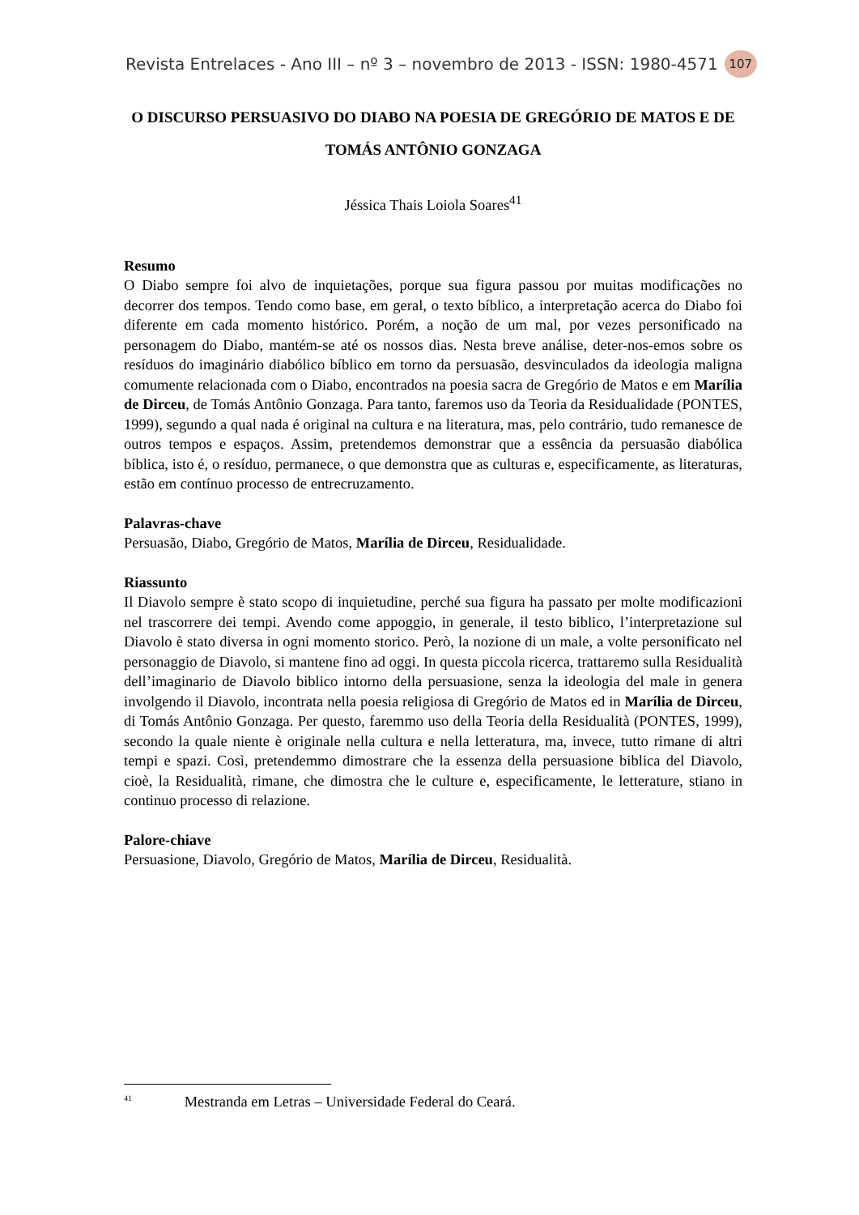Revista Entrelaces - Ano III – nº 3 – novembro de 2013 - ISSN: 1980-4571 107
O DISCURSO PERSUASIVO DO DIABO NA POESIA DE GREGÓRIO DE MATOS E DE TOMÁS ANTÔNIO GONZAGA
Jéssica Thais Loiola Soares<sup>41</sup>
Resumo
O Diabo sempre foi alvo de inquietações, porque sua figura passou por muitas modificações no decorrer dos tempos. Tendo como base, em geral, o texto bíblico, a interpretação acerca do Diabo foi diferente em cada momento histórico. Porém, a noção de um mal, por vezes personificado na personagem do Diabo, mantém-se até os nossos dias. Nesta breve análise, deter-nos-emos sobre os resíduos do imaginário diabólico bíblico em torno da persuasão, desvinculados da ideologia maligna comumente relacionada com o Diabo, encontrados na poesia sacra de Gregório de Matos e em Marília de Dirceu, de Tomás Antônio Gonzaga. Para tanto, faremos uso da Teoria da Residualidade (PONTES, 1999), segundo a qual nada é original na cultura e na literatura, mas, pelo contrário, tudo remanesce de outros tempos e espaços. Assim, pretendemos demonstrar que a essência da persuasão diabólica bíblica, isto é, o resíduo, permanece, o que demonstra que as culturas e, especificamente, as literaturas, estão em contínuo processo de entrecruzamento.
Palavras-chave
Persuasão, Diabo, Gregório de Matos, Marília de Dirceu, Residualidade.
Riassunto
Il Diavolo sempre è stato scopo di inquietudine, perché sua figura ha passato per molte modificazioni nel trascorrere dei tempi. Avendo come appoggio, in generale, il testo biblico, l’interpretazione sul Diavolo è stato diversa in ogni momento storico. Però, la nozione di un male, a volte personificato nel personaggio de Diavolo, si mantene fino ad oggi. In questa piccola ricerca, trattaremo sulla Residualità dell’imaginario de Diavolo biblico intorno della persuasione, senza la ideologia del male in genera involgendo il Diavolo, incontrata nella poesia religiosa di Gregório de Matos ed in Marília de Dirceu, di Tomás Antônio Gonzaga. Per questo, faremmo uso della Teoria della Residualità (PONTES, 1999), secondo la quale niente è originale nella cultura e nella letteratura, ma, invece, tutto rimane di altri tempi e spazi. Così, pretendemmo dimostrare che la essenza della persuasione biblica del Diavolo, cioè, la Residualità, rimane, che dimostra che le culture e, especificamente, le letterature, stiano in continuo processo di relazione.
Palore-chiave
Persuasione, Diavolo, Gregório de Matos, Marília de Dirceu, Residualità.
<sup>41</sup> Mestranda em Letras – Universidade Federal do Ceará.